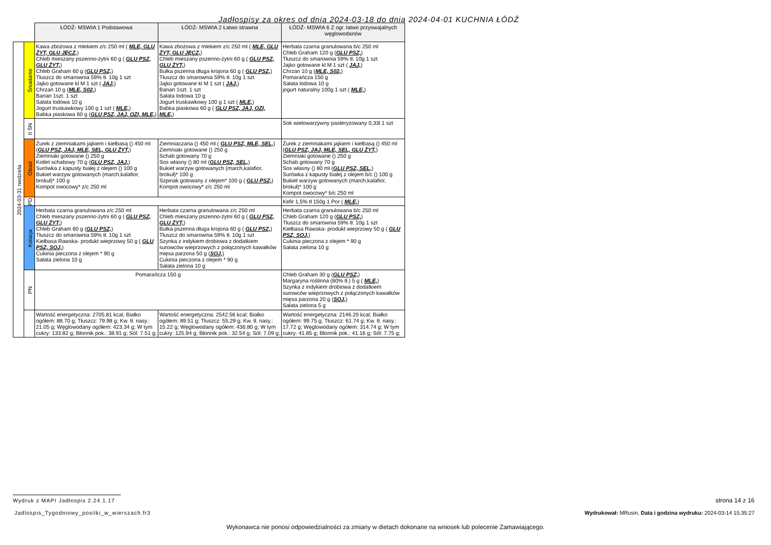Jadłospisy za okres od dnia 2024-03-18 do dnia 2024-04-01 KUCHNIA ŁÓDŹ
| | | ŁÓDŹ- MSWIA 1 Podstawowa | ŁÓDŹ- MSWIA 2 Łatwo strawna | ŁÓDŹ- MSWIA 6 Z ogr. łatwo przyswajalnych węglowodanów |
| 2024-03-31 niedziela | Śniadanie | Kawa zbożowa z mlekiem z/c 250 ml ( MLE, GLU ŻYT, GLU JĘCZ, ) Chleb mieszany pszenno-żytni 60 g ( GLU PSZ, GLU ŻYT, ) Chleb Graham 60 g ( GLU PSZ, ) Tłuszcz do smarownia 59% tł. 10g 1 szt Jajko gotowane kl M 1 szt ( JAJ, ) Chrzan 10 g ( MLE, S02, ) Banan 1szt. 1 szt Sałata lodowa 10 g Jogurt truskawkowy 100 g 1 szt ( MLE, ) Babka piaskowa 60 g ( GLU PSZ, JAJ, OZI, MLE, ) | Kawa zbożowa z mlekiem z/c 250 ml ( MLE, GLU ŻYT, GLU JĘCZ, ) Chleb mieszany pszenno-żytni 60 g ( GLU PSZ, GLU ŻYT, ) Bułka pszenna długa krojona 60 g ( GLU PSZ, ) Tłuszcz do smarownia 59% tł. 10g 1 szt Jajko gotowane kl M 1 szt ( JAJ, ) Banan 1szt. 1 szt Sałata lodowa 10 g Jogurt truskawkowy 100 g 1 szt ( MLE, ) Babka piaskowa 60 g ( GLU PSZ, JAJ, OZI, MLE, ) | Herbata czarna granulowana b/c 250 ml Chleb Graham 120 g ( GLU PSZ, ) Tłuszcz do smarownia 59% tł. 10g 1 szt Jajko gotowane kl M 1 szt ( JAJ, ) Chrzan 10 g ( MLE, S02, ) Pomarańcza 150 g Sałata lodowa 10 g jogurt naturalny 100g 1 szt ( MLE, ) |
| | II ŚN | | | Sok wielowarzywny pasteryzowany 0,33l 1 szt |
| | Obiad | Żurek z ziemniakami jajkiem i kiełbasą () 450 ml ( GLU PSZ, JAJ, MLE, SEL, GLU ŻYT, ) Ziemniaki gotowane () 250 g Kotlet schabowy 70 g ( GLU PSZ, JAJ, ) Surówka z kapusty białej z olejem () 100 g Bukiet warzyw gotowanych (march,kalafior, brokuł)* 100 g Kompot owocowy* z/c 250 ml | Ziemniaczana () 450 ml ( GLU PSZ, MLE, SEL, ) Ziemniaki gotowane () 250 g Schab gotowany 70 g Sos własny () 80 ml ( GLU PSZ, SEL, ) Bukiet warzyw gotowanych (march,kalafior, brokuł)* 100 g Szpinak gotowany z olejem* 100 g ( GLU PSZ, ) Kompot owocowy* z/c 250 ml | Żurek z ziemniakami jajkiem i kiełbasą () 450 ml ( GLU PSZ, JAJ, MLE, SEL, GLU ŻYT, ) Ziemniaki gotowane () 250 g Schab gotowany 70 g Sos własny () 80 ml ( GLU PSZ, SEL, ) Surówka z kapusty białej z olejem b/c () 100 g Bukiet warzyw gotowanych (march,kalafior, brokuł)* 100 g Kompot owocowy* b/c 250 ml |
| | PD | | | Kefir 1,5% tł 150g 1 Por ( MLE, ) |
| | Kolacja | Herbata czarna granulowana z/c 250 ml Chleb mieszany pszenno-żytni 60 g ( GLU PSZ, GLU ŻYT, ) Chleb Graham 60 g ( GLU PSZ, ) Tłuszcz do smarownia 59% tł. 10g 1 szt Kiełbasa Rawska- produkt wieprzowy 50 g ( GLU PSZ, SOJ, ) Cukinia pieczona z olejem * 90 g Sałata zielona 10 g | Herbata czarna granulowana z/c 250 ml Chleb mieszany pszenno-żytni 60 g ( GLU PSZ, GLU ŻYT, ) Bułka pszenna długa krojona 60 g ( GLU PSZ, ) Tłuszcz do smarownia 59% tł. 10g 1 szt Szynka z indykiem drobiowa z dodatkiem surowców wieprzowych z połączonych kawałków mięsa parzona 50 g ( SOJ, ) Cukinia pieczona z olejem * 90 g Sałata zielona 10 g | Herbata czarna granulowana b/c 250 ml Chleb Graham 120 g ( GLU PSZ, ) Tłuszcz do smarownia 59% tł. 10g 1 szt Kiełbasa Rawska- produkt wieprzowy 50 g ( GLU PSZ, SOJ, ) Cukinia pieczona z olejem * 90 g Sałata zielona 10 g |
| | PN | Pomarańcza 150 g | | Chleb Graham 30 g ( GLU PSZ, ) Margaryna roślinna (80% tł.) 5 g ( MLE, ) Szynka z indykiem drobiowa z dodatkiem surowców wieprzowych z połączonych kawałków mięsa parzona 20 g ( SOJ, ) Sałata zielona 5 g |
| | | Wartość energetyczna: 2705.81 kcal; Białko ogółem: 88.70 g; Tłuszcz: 79.98 g; Kw. tł. nasy.: 21.05 g; Węglowodany ogółem: 423.34 g; W tym cukry: 133.82 g; Błonnik pok.: 38.91 g; Sól: 7.51 g; | Wartość energetyczna: 2542.56 kcal; Białko ogółem: 89.51 g; Tłuszcz: 55.29 g; Kw. tł. nasy.: 15.22 g; Węglowodany ogółem: 436.80 g; W tym cukry: 125.94 g; Błonnik pok.: 32.54 g; Sól: 7.09 g; | Wartość energetyczna: 2146.20 kcal; Białko ogółem: 99.75 g; Tłuszcz: 61.74 g; Kw. tł. nasy.: 17.72 g; Węglowodany ogółem: 314.74 g; W tym cukry: 41.85 g; Błonnik pok.: 41.16 g; Sól: 7.75 g; |
Wydruk z MAPI Jadłospis 2.24.1.17
strona 14 z 16
Jadlospis_Tygodniowy_posilki_w_wierszach.fr3
Wydrukował: MRusin, Data i godzina wydruku: 2024-03-14 15:35:27
Wykonawca nie ponosi odpowiedzialności za zmiany w dietach dokonane na wniosek lub polecenie Zamawiającego.